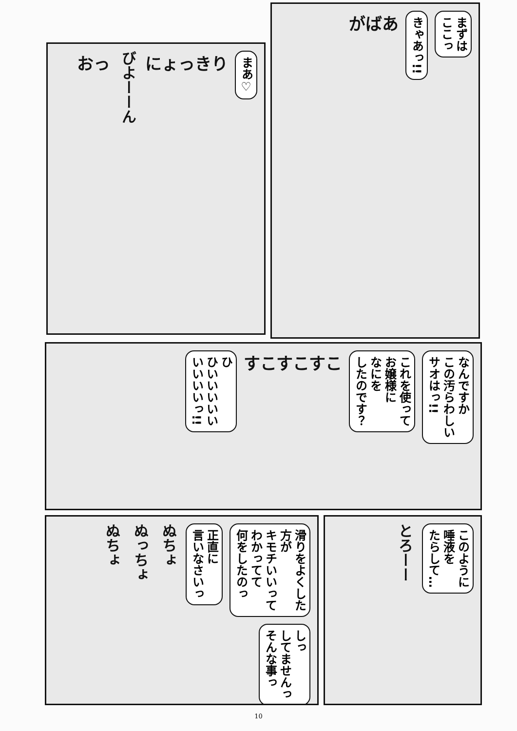まずは
ここっ
きゃあっ!!
がばあ
まあ♡
にょっきり
びよーーん
おっ
なんですか
この汚らわしい
サオはっ!!
これを使って
お嬢様に
なにを
したのです？
すこすこすこ
ひ
ひいいいいい
いいいいっ!!
このように
唾液を
たらして…
とろーー
滑りをよくした
方が
キモチいいって
わかってて
何をしたのっ
正直に
言いなさいっ
ぬちょ
ぬっちょ
ぬちょ
しっ
してませんっ
そんな事っ
10